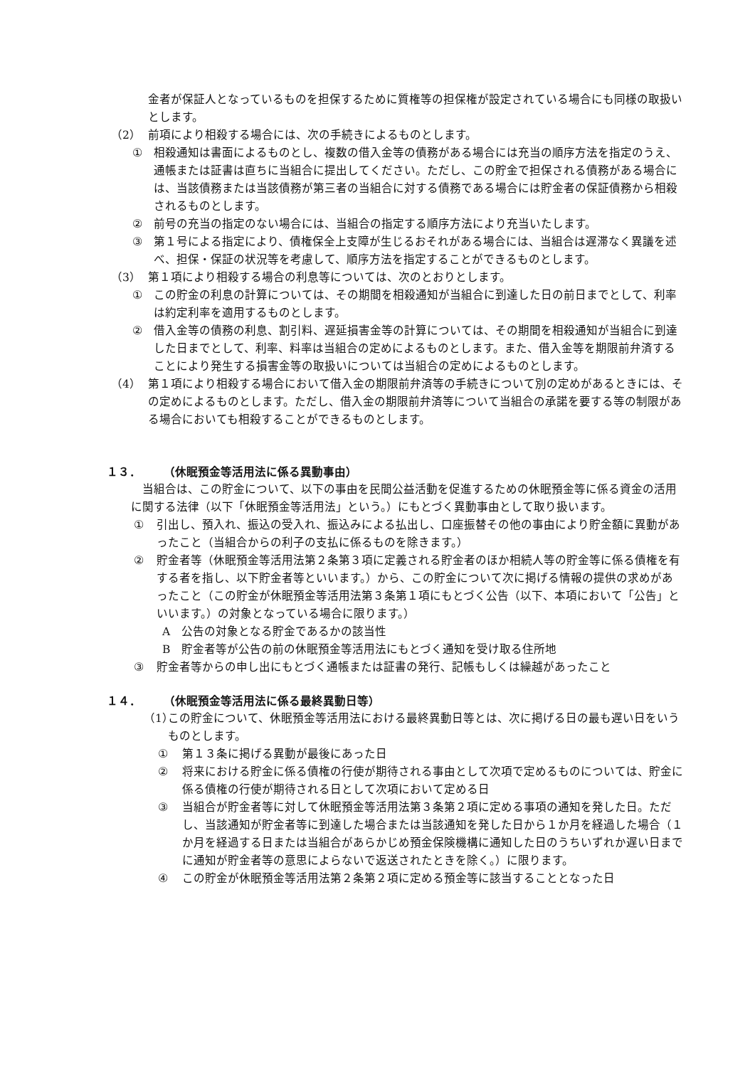金者が保証人となっているものを担保するために質権等の担保権が設定されている場合にも同様の取扱いとします。
（2） 前項により相殺する場合には、次の手続きによるものとします。
① 相殺通知は書面によるものとし、複数の借入金等の債務がある場合には充当の順序方法を指定のうえ、通帳または証書は直ちに当組合に提出してください。ただし、この貯金で担保される債務がある場合には、当該債務または当該債務が第三者の当組合に対する債務である場合には貯金者の保証債務から相殺されるものとします。
② 前号の充当の指定のない場合には、当組合の指定する順序方法により充当いたします。
③ 第１号による指定により、債権保全上支障が生じるおそれがある場合には、当組合は遅滞なく異議を述べ、担保・保証の状況等を考慮して、順序方法を指定することができるものとします。
（3） 第１項により相殺する場合の利息等については、次のとおりとします。
① この貯金の利息の計算については、その期間を相殺通知が当組合に到達した日の前日までとして、利率は約定利率を適用するものとします。
② 借入金等の債務の利息、割引料、遅延損害金等の計算については、その期間を相殺通知が当組合に到達した日までとして、利率、料率は当組合の定めによるものとします。また、借入金等を期限前弁済することにより発生する損害金等の取扱いについては当組合の定めによるものとします。
（4） 第１項により相殺する場合において借入金の期限前弁済等の手続きについて別の定めがあるときには、その定めによるものとします。ただし、借入金の期限前弁済等について当組合の承諾を要する等の制限がある場合においても相殺することができるものとします。
１３． （休眠預金等活用法に係る異動事由）
当組合は、この貯金について、以下の事由を民間公益活動を促進するための休眠預金等に係る資金の活用に関する法律（以下「休眠預金等活用法」という。）にもとづく異動事由として取り扱います。
① 引出し、預入れ、振込の受入れ、振込みによる払出し、口座振替その他の事由により貯金額に異動があったこと（当組合からの利子の支払に係るものを除きます。）
② 貯金者等（休眠預金等活用法第２条第３項に定義される貯金者のほか相続人等の貯金等に係る債権を有する者を指し、以下貯金者等といいます。）から、この貯金について次に掲げる情報の提供の求めがあったこと（この貯金が休眠預金等活用法第３条第１項にもとづく公告（以下、本項において「公告」といいます。）の対象となっている場合に限ります。）
A　公告の対象となる貯金であるかの該当性
B　貯金者等が公告の前の休眠預金等活用法にもとづく通知を受け取る住所地
③ 貯金者等からの申し出にもとづく通帳または証書の発行、記帳もしくは繰越があったこと
１４． （休眠預金等活用法に係る最終異動日等）
（1） この貯金について、休眠預金等活用法における最終異動日等とは、次に掲げる日の最も遅い日をいうものとします。
① 第１３条に掲げる異動が最後にあった日
② 将来における貯金に係る債権の行使が期待される事由として次項で定めるものについては、貯金に係る債権の行使が期待される日として次項において定める日
③ 当組合が貯金者等に対して休眠預金等活用法第３条第２項に定める事項の通知を発した日。ただし、当該通知が貯金者等に到達した場合または当該通知を発した日から１か月を経過した場合（１か月を経過する日または当組合があらかじめ預金保険機構に通知した日のうちいずれか遅い日までに通知が貯金者等の意思によらないで返送されたときを除く。）に限ります。
④ この貯金が休眠預金等活用法第２条第２項に定める預金等に該当することとなった日